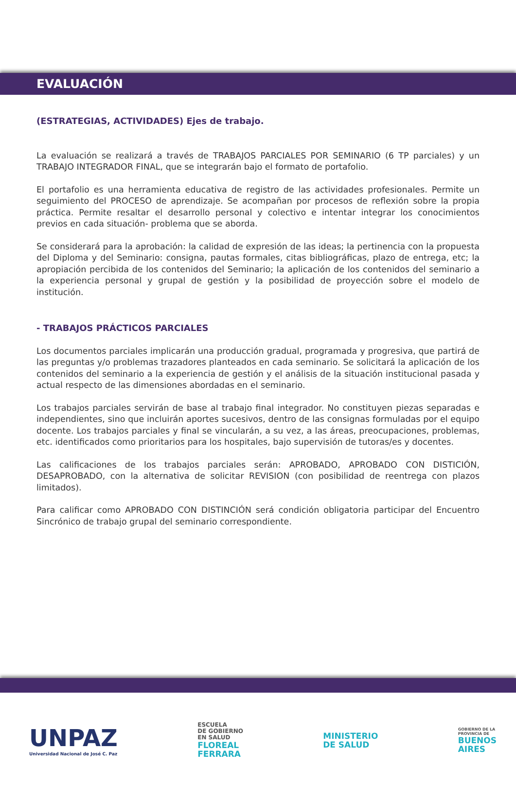EVALUACIÓN
(ESTRATEGIAS, ACTIVIDADES) Ejes de trabajo.
La evaluación se realizará a través de TRABAJOS PARCIALES POR SEMINARIO (6 TP parciales) y un TRABAJO INTEGRADOR FINAL, que se integrarán bajo el formato de portafolio.
El portafolio es una herramienta educativa de registro de las actividades profesionales. Permite un seguimiento del PROCESO de aprendizaje. Se acompañan por procesos de reflexión sobre la propia práctica. Permite resaltar el desarrollo personal y colectivo e intentar integrar los conocimientos previos en cada situación- problema que se aborda.
Se considerará para la aprobación: la calidad de expresión de las ideas; la pertinencia con la propuesta del Diploma y del Seminario: consigna, pautas formales, citas bibliográficas, plazo de entrega, etc; la apropiación percibida de los contenidos del Seminario; la aplicación de los contenidos del seminario a la experiencia personal y grupal de gestión y la posibilidad de proyección sobre el modelo de institución.
- TRABAJOS PRÁCTICOS PARCIALES
Los documentos parciales implicarán una producción gradual, programada y progresiva, que partirá de las preguntas y/o problemas trazadores planteados en cada seminario. Se solicitará la aplicación de los contenidos del seminario a la experiencia de gestión y el análisis de la situación institucional pasada y actual respecto de las dimensiones abordadas en el seminario.
Los trabajos parciales servirán de base al trabajo final integrador. No constituyen piezas separadas e independientes, sino que incluirán aportes sucesivos, dentro de las consignas formuladas por el equipo docente. Los trabajos parciales y final se vincularán, a su vez, a las áreas, preocupaciones, problemas, etc. identificados como prioritarios para los hospitales, bajo supervisión de tutoras/es y docentes.
Las calificaciones de los trabajos parciales serán: APROBADO, APROBADO CON DISTICIÓN, DESAPROBADO, con la alternativa de solicitar REVISION (con posibilidad de reentrega con plazos limitados).
Para calificar como APROBADO CON DISTINCIÓN será condición obligatoria participar del Encuentro Sincrónico de trabajo grupal del seminario correspondiente.
UNPAZ
Universidad Nacional de José C. Paz
ESCUELA
DE GOBIERNO
EN SALUD
FLOREAL
FERRARA
MINISTERIO
DE SALUD
GOBIERNO DE LA
PROVINCIA DE
BUENOS
AIRES